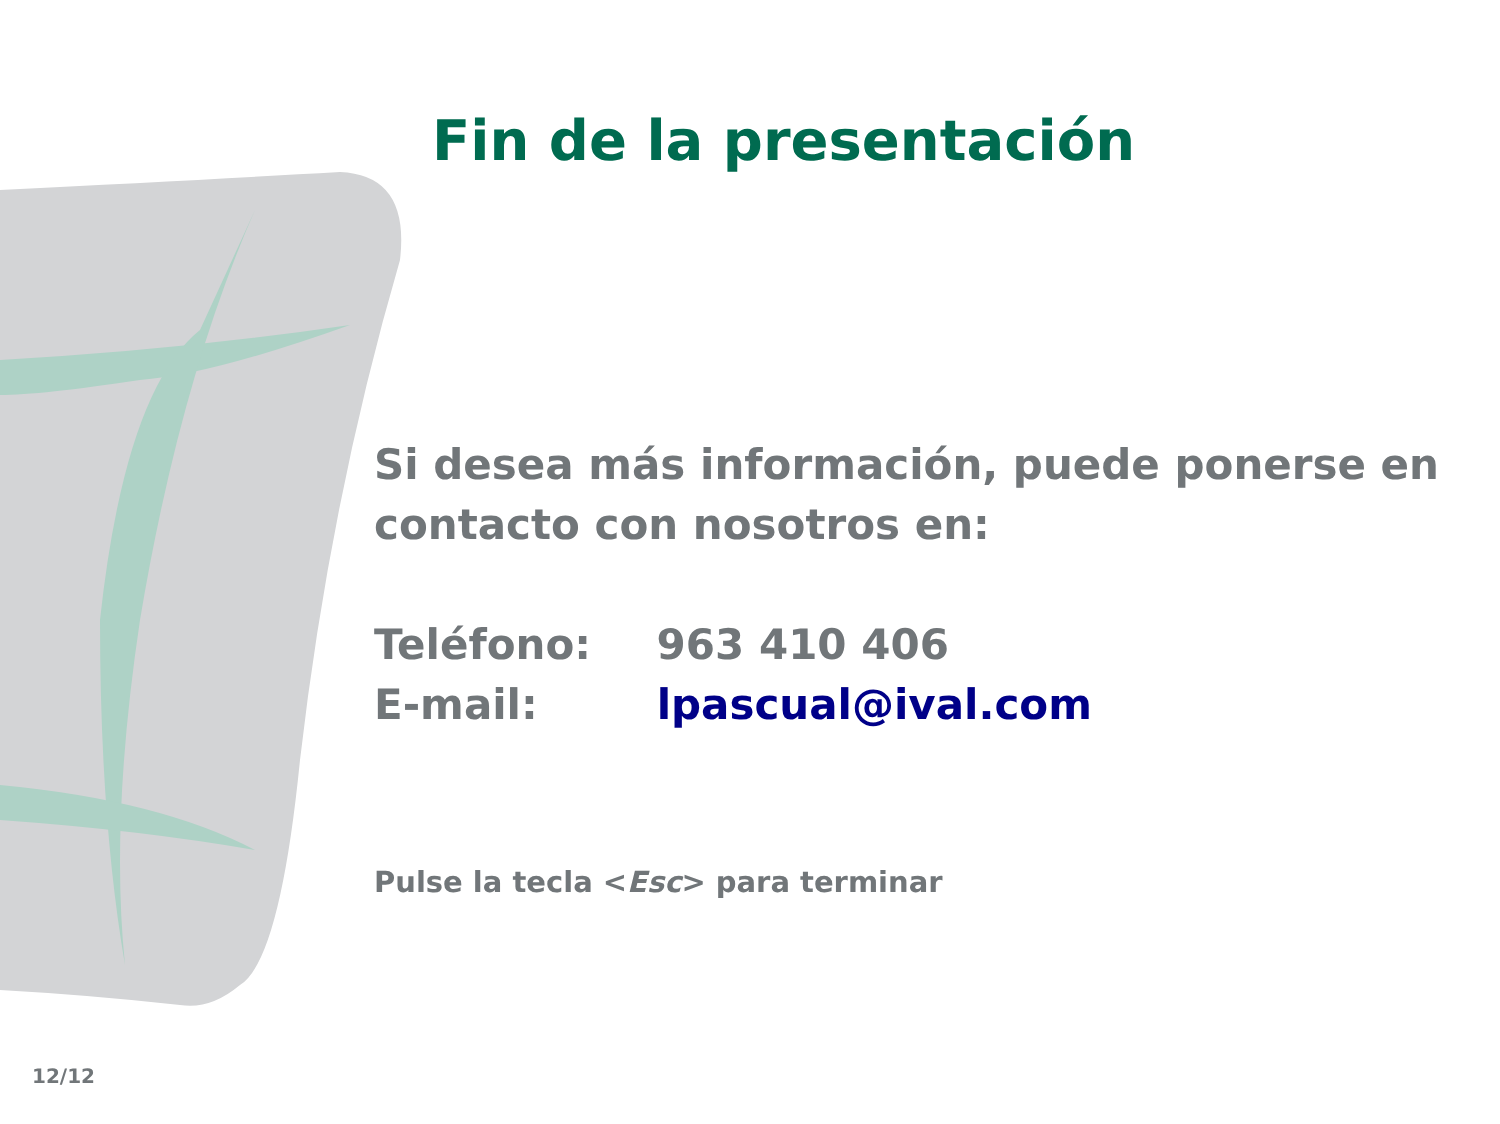Fin de la presentación
Si desea más información, puede ponerse en contacto con nosotros en:
Teléfono: 963 410 406
E-mail: lpascual@ival.com
Pulse la tecla <Esc> para terminar
12/12